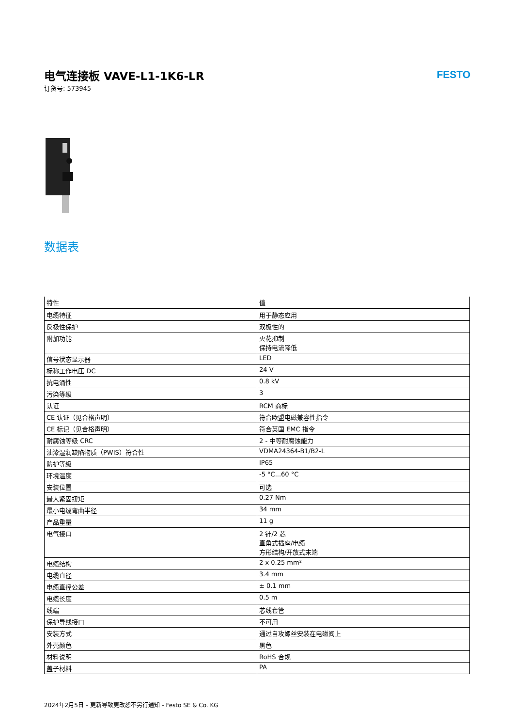电气连接板 VAVE-L1-1K6-LR
订货号: 573945
FESTO
数据表
| 特性 | 值 |
| --- | --- |
| 电缆特征 | 用于静态应用 |
| 反极性保护 | 双极性的 |
| 附加功能 | 火花抑制 保持电流降低 |
| 信号状态显示器 | LED |
| 标称工作电压 DC | 24 V |
| 抗电涌性 | 0.8 kV |
| 污染等级 | 3 |
| 认证 | RCM 商标 |
| CE 认证（见合格声明） | 符合欧盟电磁兼容性指令 |
| CE 标记（见合格声明） | 符合英国 EMC 指令 |
| 耐腐蚀等级 CRC | 2 - 中等耐腐蚀能力 |
| 油漆湿润缺陷物质（PWIS）符合性 | VDMA24364-B1/B2-L |
| 防护等级 | IP65 |
| 环境温度 | -5 °C...60 °C |
| 安装位置 | 可选 |
| 最大紧固扭矩 | 0.27 Nm |
| 最小电缆弯曲半径 | 34 mm |
| 产品重量 | 11 g |
| 电气接口 | 2 针/2 芯 直角式插座/电缆 方形结构/开放式末端 |
| 电缆结构 | 2 x 0.25 mm² |
| 电缆直径 | 3.4 mm |
| 电缆直径公差 | ± 0.1 mm |
| 电缆长度 | 0.5 m |
| 线端 | 芯线套管 |
| 保护导线接口 | 不可用 |
| 安装方式 | 通过自攻螺丝安装在电磁阀上 |
| 外壳颜色 | 黑色 |
| 材料说明 | RoHS 合规 |
| 盖子材料 | PA |
2024年2月5日 – 更新导致更改恕不另行通知 - Festo SE & Co. KG